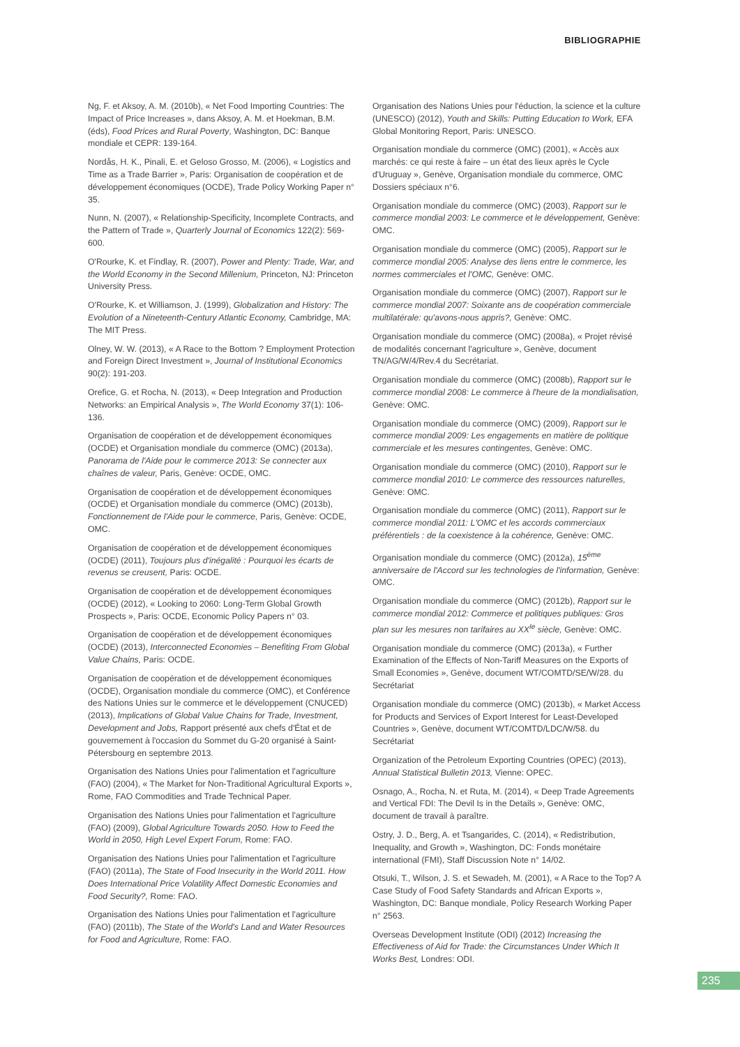BIBLIOGRAPHIE
Ng, F. et Aksoy, A. M. (2010b), « Net Food Importing Countries: The Impact of Price Increases », dans Aksoy, A. M. et Hoekman, B.M. (éds), Food Prices and Rural Poverty, Washington, DC: Banque mondiale et CEPR: 139-164.
Nordås, H. K., Pinali, E. et Geloso Grosso, M. (2006), « Logistics and Time as a Trade Barrier », Paris: Organisation de coopération et de développement économiques (OCDE), Trade Policy Working Paper n° 35.
Nunn, N. (2007), « Relationship-Specificity, Incomplete Contracts, and the Pattern of Trade », Quarterly Journal of Economics 122(2): 569-600.
O'Rourke, K. et Findlay, R. (2007), Power and Plenty: Trade, War, and the World Economy in the Second Millenium, Princeton, NJ: Princeton University Press.
O'Rourke, K. et Williamson, J. (1999), Globalization and History: The Evolution of a Nineteenth-Century Atlantic Economy, Cambridge, MA: The MIT Press.
Olney, W. W. (2013), « A Race to the Bottom ? Employment Protection and Foreign Direct Investment », Journal of Institutional Economics 90(2): 191-203.
Orefice, G. et Rocha, N. (2013), « Deep Integration and Production Networks: an Empirical Analysis », The World Economy 37(1): 106-136.
Organisation de coopération et de développement économiques (OCDE) et Organisation mondiale du commerce (OMC) (2013a), Panorama de l'Aide pour le commerce 2013: Se connecter aux chaînes de valeur, Paris, Genève: OCDE, OMC.
Organisation de coopération et de développement économiques (OCDE) et Organisation mondiale du commerce (OMC) (2013b), Fonctionnement de l'Aide pour le commerce, Paris, Genève: OCDE, OMC.
Organisation de coopération et de développement économiques (OCDE) (2011), Toujours plus d'inégalité : Pourquoi les écarts de revenus se creusent, Paris: OCDE.
Organisation de coopération et de développement économiques (OCDE) (2012), « Looking to 2060: Long-Term Global Growth Prospects », Paris: OCDE, Economic Policy Papers n° 03.
Organisation de coopération et de développement économiques (OCDE) (2013), Interconnected Economies – Benefiting From Global Value Chains, Paris: OCDE.
Organisation de coopération et de développement économiques (OCDE), Organisation mondiale du commerce (OMC), et Conférence des Nations Unies sur le commerce et le développement (CNUCED) (2013), Implications of Global Value Chains for Trade, Investment, Development and Jobs, Rapport présenté aux chefs d'État et de gouvernement à l'occasion du Sommet du G-20 organisé à Saint-Pétersbourg en septembre 2013.
Organisation des Nations Unies pour l'alimentation et l'agriculture (FAO) (2004), « The Market for Non-Traditional Agricultural Exports », Rome, FAO Commodities and Trade Technical Paper.
Organisation des Nations Unies pour l'alimentation et l'agriculture (FAO) (2009), Global Agriculture Towards 2050. How to Feed the World in 2050, High Level Expert Forum, Rome: FAO.
Organisation des Nations Unies pour l'alimentation et l'agriculture (FAO) (2011a), The State of Food Insecurity in the World 2011. How Does International Price Volatility Affect Domestic Economies and Food Security?, Rome: FAO.
Organisation des Nations Unies pour l'alimentation et l'agriculture (FAO) (2011b), The State of the World's Land and Water Resources for Food and Agriculture, Rome: FAO.
Organisation des Nations Unies pour l'éduction, la science et la culture (UNESCO) (2012), Youth and Skills: Putting Education to Work, EFA Global Monitoring Report, Paris: UNESCO.
Organisation mondiale du commerce (OMC) (2001), « Accès aux marchés: ce qui reste à faire – un état des lieux après le Cycle d'Uruguay », Genève, Organisation mondiale du commerce, OMC Dossiers spéciaux n°6.
Organisation mondiale du commerce (OMC) (2003), Rapport sur le commerce mondial 2003: Le commerce et le développement, Genève: OMC.
Organisation mondiale du commerce (OMC) (2005), Rapport sur le commerce mondial 2005: Analyse des liens entre le commerce, les normes commerciales et l'OMC, Genève: OMC.
Organisation mondiale du commerce (OMC) (2007), Rapport sur le commerce mondial 2007: Soixante ans de coopération commerciale multilatérale: qu'avons-nous appris?, Genève: OMC.
Organisation mondiale du commerce (OMC) (2008a), « Projet révisé de modalités concernant l'agriculture », Genève, document TN/AG/W/4/Rev.4 du Secrétariat.
Organisation mondiale du commerce (OMC) (2008b), Rapport sur le commerce mondial 2008: Le commerce à l'heure de la mondialisation, Genève: OMC.
Organisation mondiale du commerce (OMC) (2009), Rapport sur le commerce mondial 2009: Les engagements en matière de politique commerciale et les mesures contingentes, Genève: OMC.
Organisation mondiale du commerce (OMC) (2010), Rapport sur le commerce mondial 2010: Le commerce des ressources naturelles, Genève: OMC.
Organisation mondiale du commerce (OMC) (2011), Rapport sur le commerce mondial 2011: L'OMC et les accords commerciaux préférentiels : de la coexistence à la cohérence, Genève: OMC.
Organisation mondiale du commerce (OMC) (2012a), 15<sup>ème</sup> anniversaire de l'Accord sur les technologies de l'information, Genève: OMC.
Organisation mondiale du commerce (OMC) (2012b), Rapport sur le commerce mondial 2012: Commerce et politiques publiques: Gros plan sur les mesures non tarifaires au XX<sup>Ie</sup> siècle, Genève: OMC.
Organisation mondiale du commerce (OMC) (2013a), « Further Examination of the Effects of Non-Tariff Measures on the Exports of Small Economies », Genève, document WT/COMTD/SE/W/28. du Secrétariat
Organisation mondiale du commerce (OMC) (2013b), « Market Access for Products and Services of Export Interest for Least-Developed Countries », Genève, document WT/COMTD/LDC/W/58. du Secrétariat
Organization of the Petroleum Exporting Countries (OPEC) (2013), Annual Statistical Bulletin 2013, Vienne: OPEC.
Osnago, A., Rocha, N. et Ruta, M. (2014), « Deep Trade Agreements and Vertical FDI: The Devil Is in the Details », Genève: OMC, document de travail à paraître.
Ostry, J. D., Berg, A. et Tsangarides, C. (2014), « Redistribution, Inequality, and Growth », Washington, DC: Fonds monétaire international (FMI), Staff Discussion Note n° 14/02.
Otsuki, T., Wilson, J. S. et Sewadeh, M. (2001), « A Race to the Top? A Case Study of Food Safety Standards and African Exports », Washington, DC: Banque mondiale, Policy Research Working Paper n° 2563.
Overseas Development Institute (ODI) (2012) Increasing the Effectiveness of Aid for Trade: the Circumstances Under Which It Works Best, Londres: ODI.
235